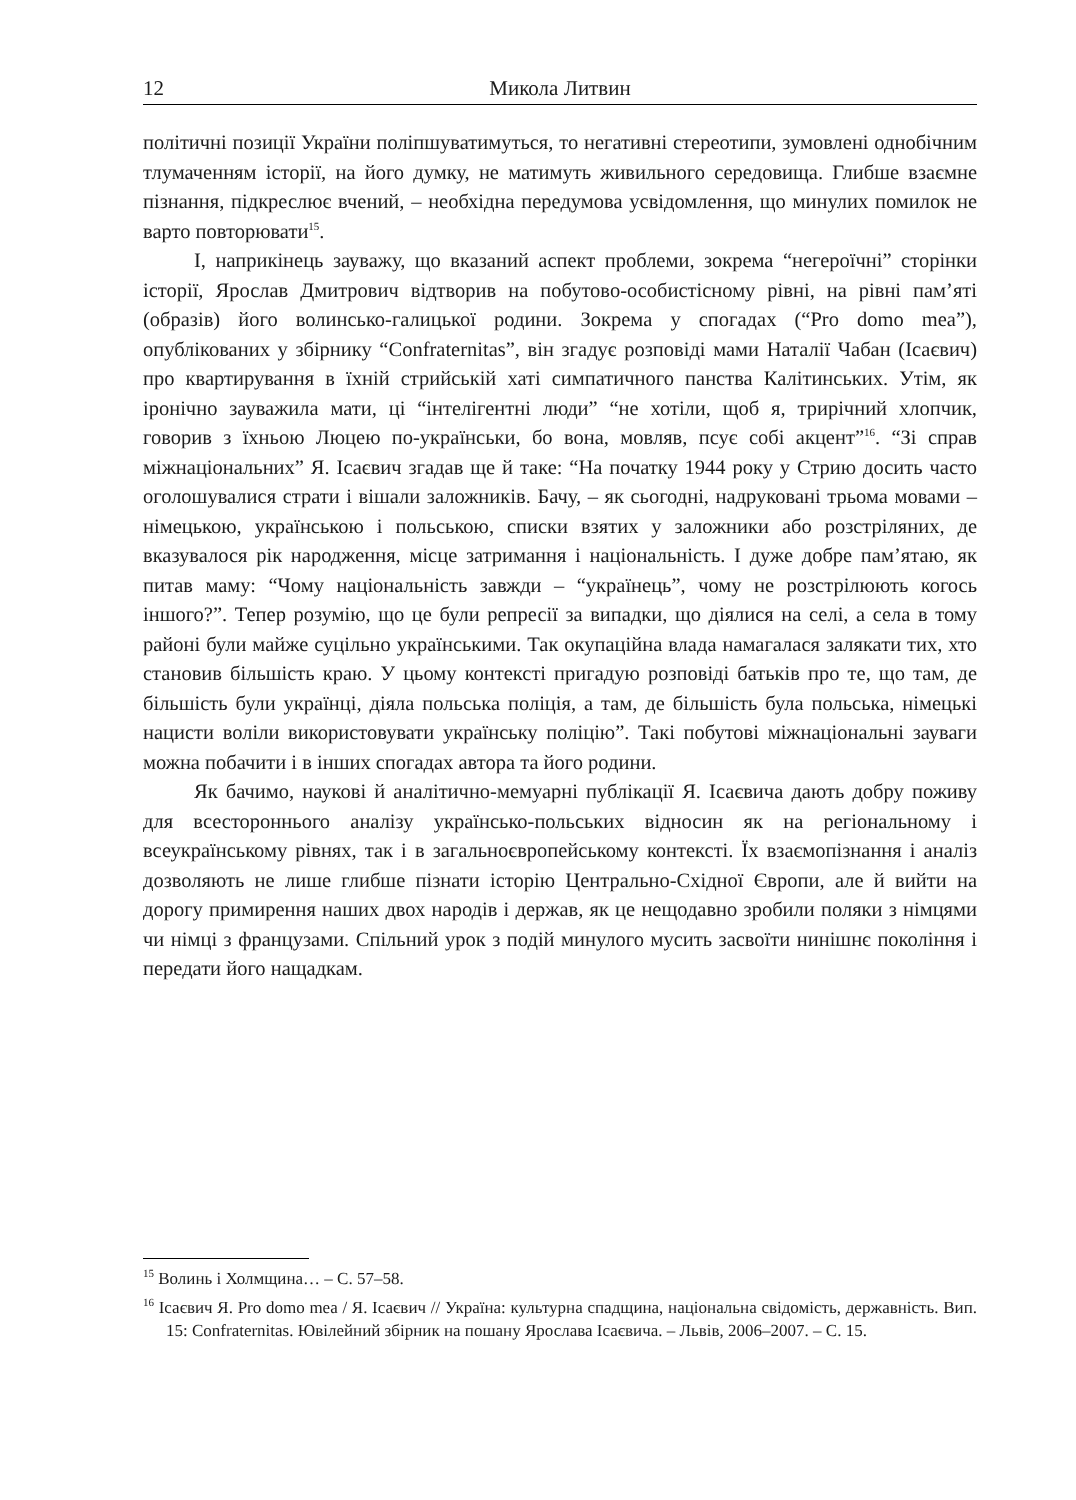12 Микола Литвин
політичні позиції України поліпшуватимуться, то негативні стереотипи, зумовлені однобічним тлумаченням історії, на його думку, не матимуть живильного середовища. Глибше взаємне пізнання, підкреслює вчений, – необхідна передумова усвідомлення, що минулих помилок не варто повторювати<sup>15</sup>.
І, наприкінець зауважу, що вказаний аспект проблеми, зокрема “негероїчні” сторінки історії, Ярослав Дмитрович відтворив на побутово-особистісному рівні, на рівні пам’яті (образів) його волинсько-галицької родини. Зокрема у спогадах (“Pro domo mea”), опублікованих у збірнику “Confraternitas”, він згадує розповіді мами Наталії Чабан (Ісаєвич) про квартирування в їхній стрийській хаті симпатичного панства Калітинських. Утім, як іронічно зауважила мати, ці “інтелігентні люди” “не хотіли, щоб я, трирічний хлопчик, говорив з їхньою Люцею по-українськи, бо вона, мовляв, псує собі акцент”<sup>16</sup>. “Зі справ міжнаціональних” Я. Ісаєвич згадав ще й таке: “На початку 1944 року у Стрию досить часто оголошувалися страти і вішали заложників. Бачу, – як сьогодні, надруковані трьома мовами – німецькою, українською і польською, списки взятих у заложники або розстріляних, де вказувалося рік народження, місце затримання і національність. І дуже добре пам’ятаю, як питав маму: “Чому національність завжди – “українець”, чому не розстрілюють когось іншого?”. Тепер розумію, що це були репресії за випадки, що діялися на селі, а села в тому районі були майже суцільно українськими. Так окупаційна влада намагалася залякати тих, хто становив більшість краю. У цьому контексті пригадую розповіді батьків про те, що там, де більшість були українці, діяла польська поліція, а там, де більшість була польська, німецькі нацисти воліли використовувати українську поліцію”. Такі побутові міжнаціональні зауваги можна побачити і в інших спогадах автора та його родини.
Як бачимо, наукові й аналітично-мемуарні публікації Я. Ісаєвича дають добру поживу для всестороннього аналізу українсько-польських відносин як на регіональному і всеукраїнському рівнях, так і в загальноєвропейському контексті. Їх взаємопізнання і аналіз дозволяють не лише глибше пізнати історію Центрально-Східної Європи, але й вийти на дорогу примирення наших двох народів і держав, як це нещодавно зробили поляки з німцями чи німці з французами. Спільний урок з подій минулого мусить засвоїти нинішнє покоління і передати його нащадкам.
<sup>15</sup> Волинь і Холмщина… – С. 57–58.
<sup>16</sup> Ісаєвич Я. Pro domo mea / Я. Ісаєвич // Україна: культурна спадщина, національна свідомість, державність. Вип. 15: Confraternitas. Ювілейний збірник на пошану Ярослава Ісаєвича. – Львів, 2006–2007. – С. 15.